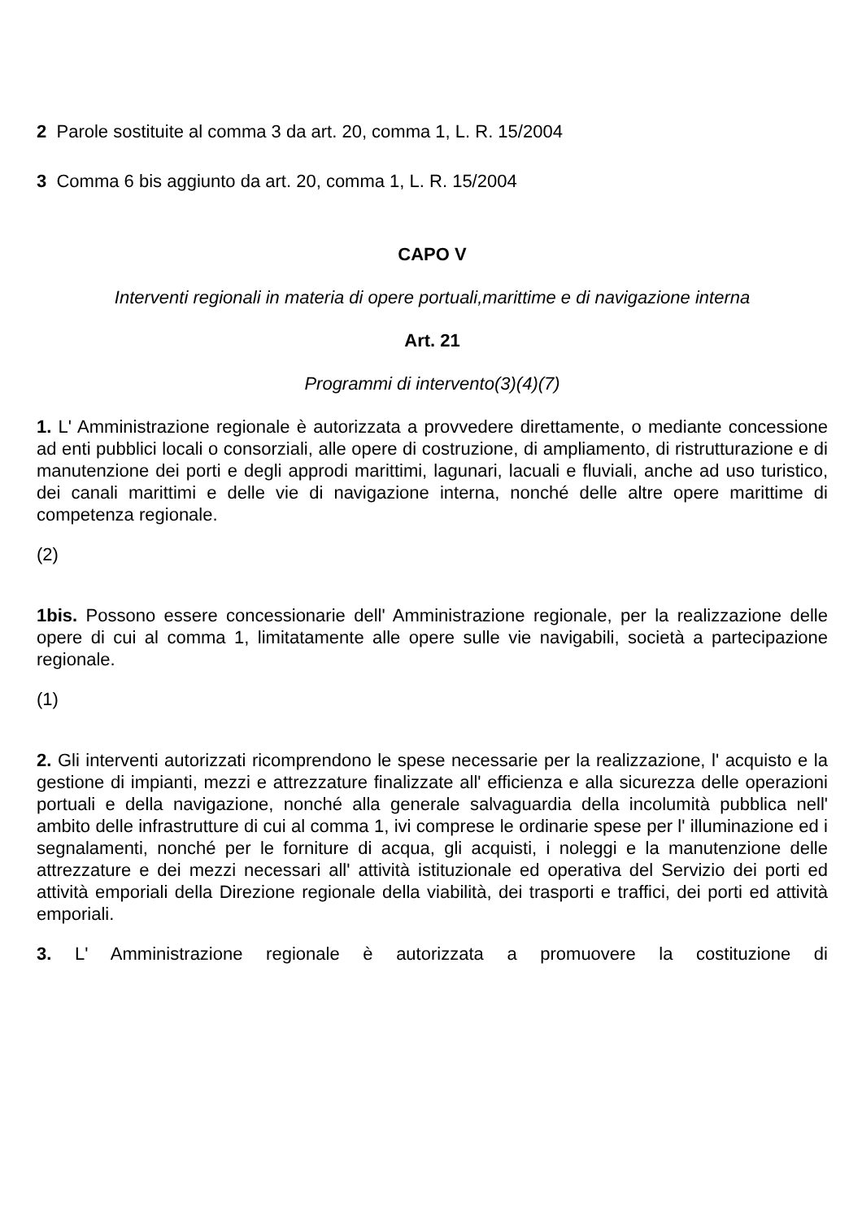2 Parole sostituite al comma 3 da art. 20, comma 1, L. R. 15/2004
3 Comma 6 bis aggiunto da art. 20, comma 1, L. R. 15/2004
CAPO V
Interventi regionali in materia di opere portuali,marittime e di navigazione interna
Art. 21
Programmi di intervento(3)(4)(7)
1. L' Amministrazione regionale è autorizzata a provvedere direttamente, o mediante concessione ad enti pubblici locali o consorziali, alle opere di costruzione, di ampliamento, di ristrutturazione e di manutenzione dei porti e degli approdi marittimi, lagunari, lacuali e fluviali, anche ad uso turistico, dei canali marittimi e delle vie di navigazione interna, nonché delle altre opere marittime di competenza regionale.
(2)
1bis. Possono essere concessionarie dell' Amministrazione regionale, per la realizzazione delle opere di cui al comma 1, limitatamente alle opere sulle vie navigabili, società a partecipazione regionale.
(1)
2. Gli interventi autorizzati ricomprendono le spese necessarie per la realizzazione, l' acquisto e la gestione di impianti, mezzi e attrezzature finalizzate all' efficienza e alla sicurezza delle operazioni portuali e della navigazione, nonché alla generale salvaguardia della incolumità pubblica nell' ambito delle infrastrutture di cui al comma 1, ivi comprese le ordinarie spese per l' illuminazione ed i segnalamenti, nonché per le forniture di acqua, gli acquisti, i noleggi e la manutenzione delle attrezzature e dei mezzi necessari all' attività istituzionale ed operativa del Servizio dei porti ed attività emporiali della Direzione regionale della viabilità, dei trasporti e traffici, dei porti ed attività emporiali.
3. L' Amministrazione regionale è autorizzata a promuovere la costituzione di